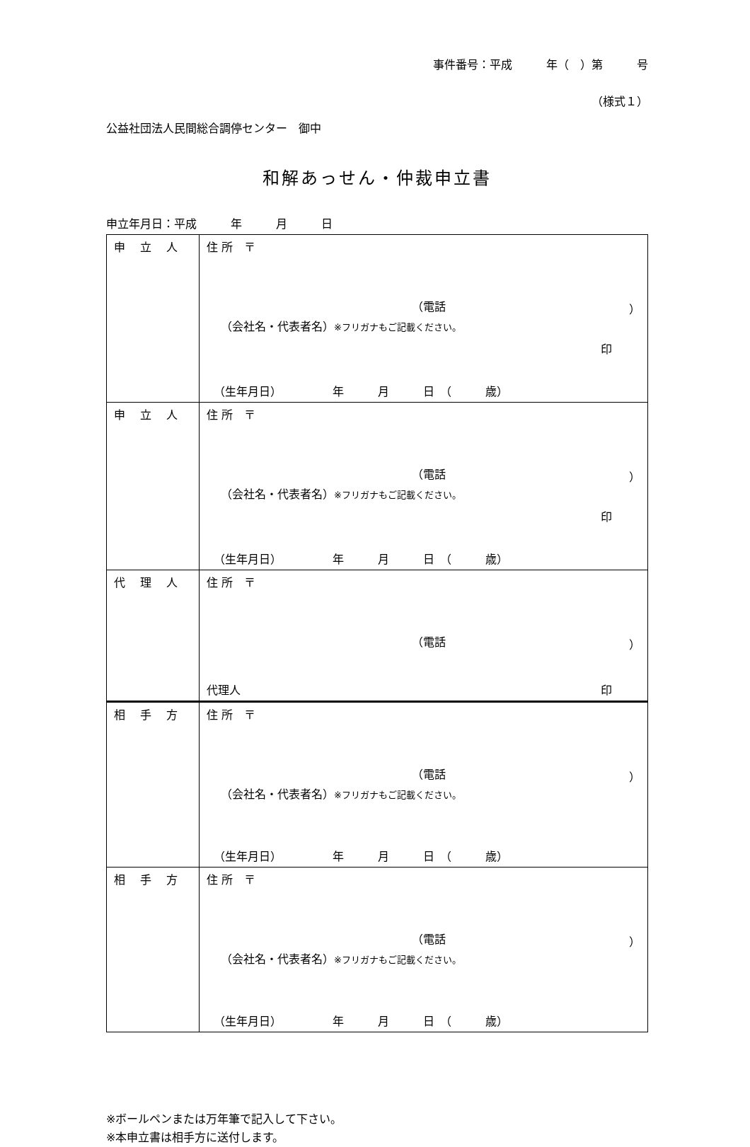事件番号：平成　　　年（　）第　　　号
（様式１）
公益社団法人民間総合調停センター　御中
和解あっせん・仲裁申立書
申立年月日：平成　　　年　　　月　　　日
| 申 立 人 | 住 所 〒 （電話 ） （会社名・代表者名） ※フリガナもご記載ください。 印 （生年月日） 年 月 日 （ 歳） |
| 申 立 人 | 住 所 〒 （電話 ） （会社名・代表者名） ※フリガナもご記載ください。 印 （生年月日） 年 月 日 （ 歳） |
| 代 理 人 | 住 所 〒 （電話 ） 代理人 印 |
| 相 手 方 | 住 所 〒 （電話 ） （会社名・代表者名） ※フリガナもご記載ください。 （生年月日） 年 月 日 （ 歳） |
| 相 手 方 | 住 所 〒 （電話 ） （会社名・代表者名） ※フリガナもご記載ください。 （生年月日） 年 月 日 （ 歳） |
※ボールペンまたは万年筆で記入して下さい。
※本申立書は相手方に送付します。